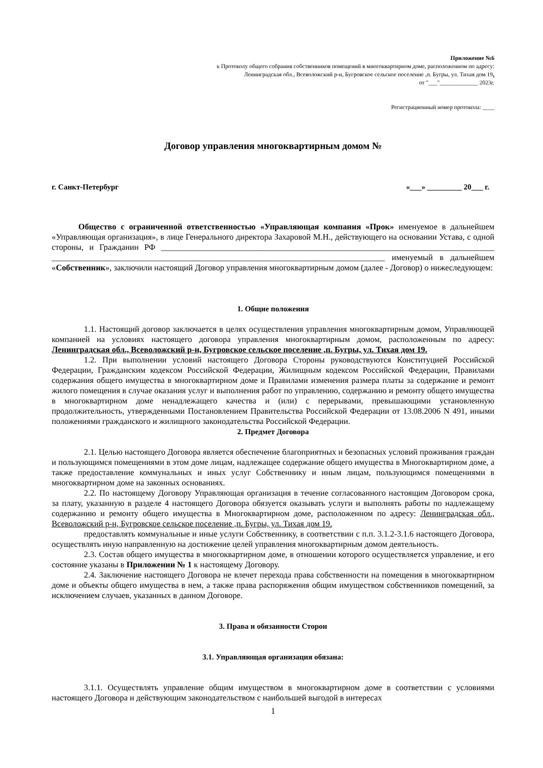Приложение №6
к Протоколу общего собрания собственников помещений в многоквартирном доме, расположенном по адресу:
Ленинградская обл., Всеволожский р-н, Бугровское сельское поселение ,п. Бугры, ул. Тихая дом 19.
от "___"_____________ 2023г.
Регистрационный номер протокола: ____
Договор управления многоквартирным домом №
г. Санкт-Петербург «___» _________ 20___ г.
Общество с ограниченной ответственностью «Управляющая компания «Прок» именуемое в дальнейшем «Управляющая организация», в лице Генерального директора Захаровой М.Н., действующего на основании Устава, с одной стороны, и Гражданин РФ ________________________________________________________________________________ ________________________________________________________________________________ именуемый в дальнейшем «Собственник», заключили настоящий Договор управления многоквартирным домом (далее - Договор) о нижеследующем:
1. Общие положения
1.1. Настоящий договор заключается в целях осуществления управления многоквартирным домом, Управляющей компанией на условиях настоящего договора управления многоквартирным домом, расположенным по адресу: Ленинградская обл., Всеволожский р-н, Бугровское сельское поселение ,п. Бугры, ул. Тихая дом 19.
1.2. При выполнении условий настоящего Договора Стороны руководствуются Конституцией Российской Федерации, Гражданским кодексом Российской Федерации, Жилищным кодексом Российской Федерации, Правилами содержания общего имущества в многоквартирном доме и Правилами изменения размера платы за содержание и ремонт жилого помещения в случае оказания услуг и выполнения работ по управлению, содержанию и ремонту общего имущества в многоквартирном доме ненадлежащего качества и (или) с перерывами, превышающими установленную продолжительность, утвержденными Постановлением Правительства Российской Федерации от 13.08.2006 N 491, иными положениями гражданского и жилищного законодательства Российской Федерации.
2. Предмет Договора
2.1. Целью настоящего Договора является обеспечение благоприятных и безопасных условий проживания граждан и пользующимся помещениями в этом доме лицам, надлежащее содержание общего имущества в Многоквартирном доме, а также предоставление коммунальных и иных услуг Собственнику и иным лицам, пользующимся помещениями в многоквартирном доме на законных основаниях.
2.2. По настоящему Договору Управляющая организация в течение согласованного настоящим Договором срока, за плату, указанную в разделе 4 настоящего Договора обязуется оказывать услуги и выполнять работы по надлежащему содержанию и ремонту общего имущества в Многоквартирном доме, расположенном по адресу: Ленинградская обл., Всеволожский р-н, Бугровское сельское поселение ,п. Бугры, ул. Тихая дом 19.
предоставлять коммунальные и иные услуги Собственнику, в соответствии с п.п. 3.1.2-3.1.6 настоящего Договора, осуществлять иную направленную на достижение целей управления многоквартирным домом деятельность.
2.3. Состав общего имущества в многоквартирном доме, в отношении которого осуществляется управление, и его состояние указаны в Приложении № 1 к настоящему Договору.
2.4. Заключение настоящего Договора не влечет перехода права собственности на помещения в многоквартирном доме и объекты общего имущества в нем, а также права распоряжения общим имуществом собственников помещений, за исключением случаев, указанных в данном Договоре.
3. Права и обязанности Сторон
3.1. Управляющая организация обязана:
3.1.1. Осуществлять управление общим имуществом в многоквартирном доме в соответствии с условиями настоящего Договора и действующим законодательством с наибольшей выгодой в интересах
1